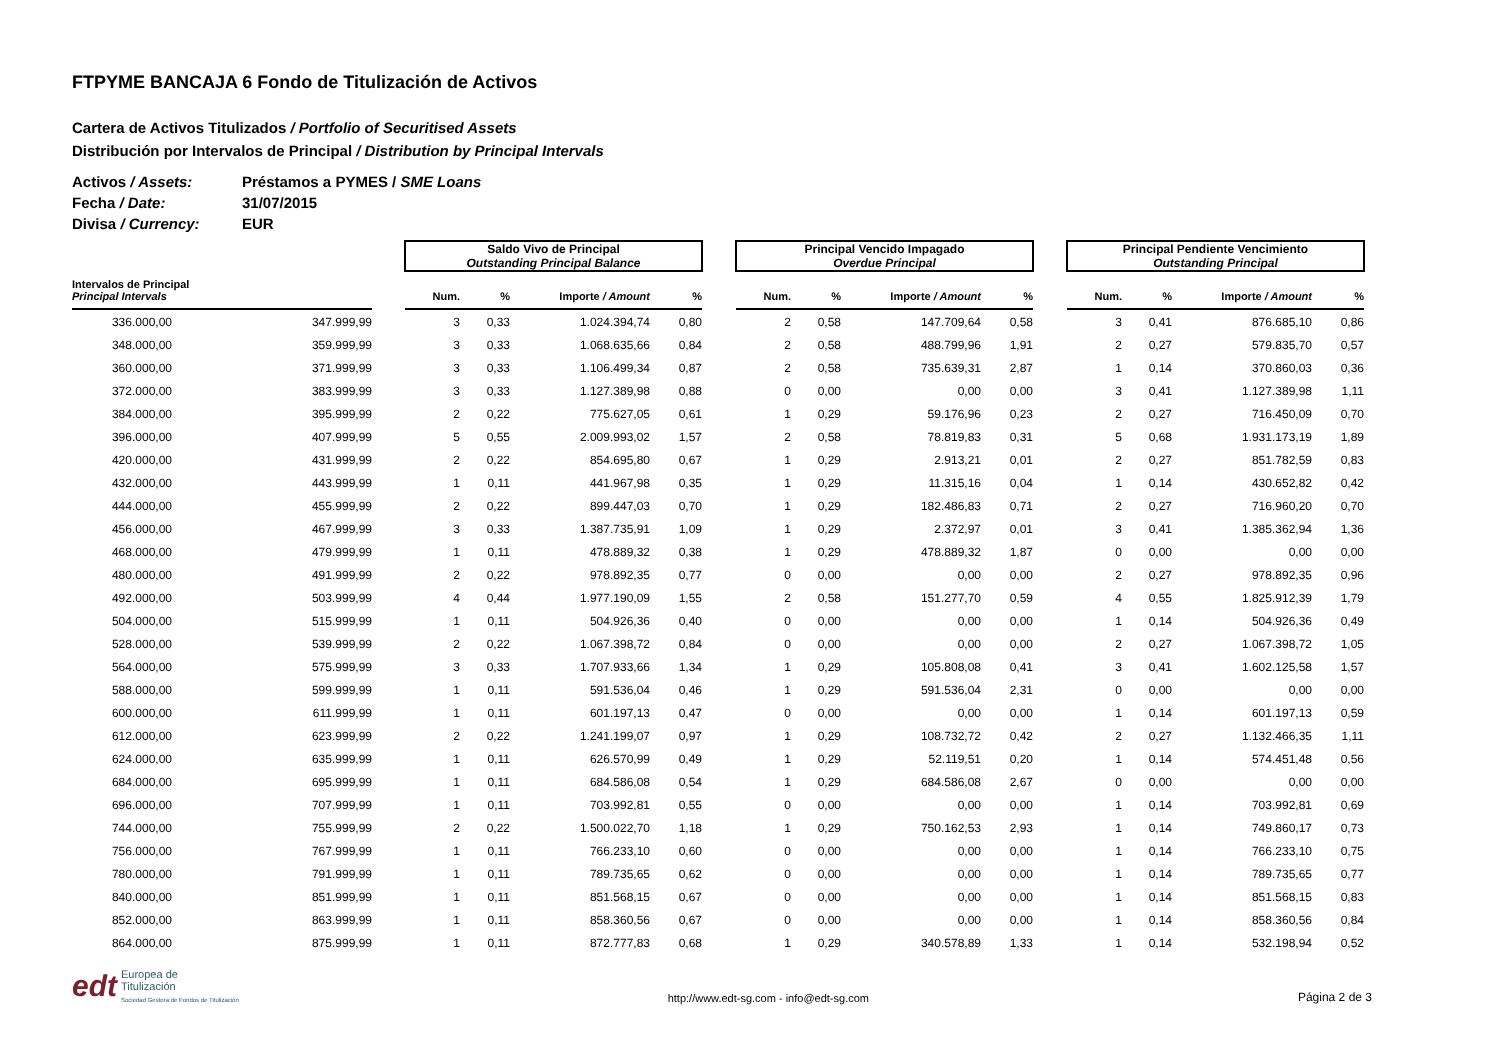FTPYME BANCAJA 6 Fondo de Titulización de Activos
Cartera de Activos Titulizados / Portfolio of Securitised Assets
Distribución por Intervalos de Principal / Distribution by Principal Intervals
Activos / Assets: Préstamos a PYMES / SME Loans
Fecha / Date: 31/07/2015
Divisa / Currency: EUR
| | | | Saldo Vivo de Principal Outstanding Principal Balance | | | | | Principal Vencido Impagado Overdue Principal | | | | | Principal Pendiente Vencimiento Outstanding Principal | | | |
| --- | --- | --- | --- | --- | --- | --- | --- | --- | --- | --- | --- | --- | --- | --- | --- | --- |
| Intervalos de Principal Principal Intervals | | | Num. | % | Importe / Amount | % | | Num. | % | Importe / Amount | % | | Num. | % | Importe / Amount | % |
| 336.000,00 | 347.999,99 | | 3 | 0,33 | 1.024.394,74 | 0,80 | | 2 | 0,58 | 147.709,64 | 0,58 | | 3 | 0,41 | 876.685,10 | 0,86 |
| 348.000,00 | 359.999,99 | | 3 | 0,33 | 1.068.635,66 | 0,84 | | 2 | 0,58 | 488.799,96 | 1,91 | | 2 | 0,27 | 579.835,70 | 0,57 |
| 360.000,00 | 371.999,99 | | 3 | 0,33 | 1.106.499,34 | 0,87 | | 2 | 0,58 | 735.639,31 | 2,87 | | 1 | 0,14 | 370.860,03 | 0,36 |
| 372.000,00 | 383.999,99 | | 3 | 0,33 | 1.127.389,98 | 0,88 | | 0 | 0,00 | 0,00 | 0,00 | | 3 | 0,41 | 1.127.389,98 | 1,11 |
| 384.000,00 | 395.999,99 | | 2 | 0,22 | 775.627,05 | 0,61 | | 1 | 0,29 | 59.176,96 | 0,23 | | 2 | 0,27 | 716.450,09 | 0,70 |
| 396.000,00 | 407.999,99 | | 5 | 0,55 | 2.009.993,02 | 1,57 | | 2 | 0,58 | 78.819,83 | 0,31 | | 5 | 0,68 | 1.931.173,19 | 1,89 |
| 420.000,00 | 431.999,99 | | 2 | 0,22 | 854.695,80 | 0,67 | | 1 | 0,29 | 2.913,21 | 0,01 | | 2 | 0,27 | 851.782,59 | 0,83 |
| 432.000,00 | 443.999,99 | | 1 | 0,11 | 441.967,98 | 0,35 | | 1 | 0,29 | 11.315,16 | 0,04 | | 1 | 0,14 | 430.652,82 | 0,42 |
| 444.000,00 | 455.999,99 | | 2 | 0,22 | 899.447,03 | 0,70 | | 1 | 0,29 | 182.486,83 | 0,71 | | 2 | 0,27 | 716.960,20 | 0,70 |
| 456.000,00 | 467.999,99 | | 3 | 0,33 | 1.387.735,91 | 1,09 | | 1 | 0,29 | 2.372,97 | 0,01 | | 3 | 0,41 | 1.385.362,94 | 1,36 |
| 468.000,00 | 479.999,99 | | 1 | 0,11 | 478.889,32 | 0,38 | | 1 | 0,29 | 478.889,32 | 1,87 | | 0 | 0,00 | 0,00 | 0,00 |
| 480.000,00 | 491.999,99 | | 2 | 0,22 | 978.892,35 | 0,77 | | 0 | 0,00 | 0,00 | 0,00 | | 2 | 0,27 | 978.892,35 | 0,96 |
| 492.000,00 | 503.999,99 | | 4 | 0,44 | 1.977.190,09 | 1,55 | | 2 | 0,58 | 151.277,70 | 0,59 | | 4 | 0,55 | 1.825.912,39 | 1,79 |
| 504.000,00 | 515.999,99 | | 1 | 0,11 | 504.926,36 | 0,40 | | 0 | 0,00 | 0,00 | 0,00 | | 1 | 0,14 | 504.926,36 | 0,49 |
| 528.000,00 | 539.999,99 | | 2 | 0,22 | 1.067.398,72 | 0,84 | | 0 | 0,00 | 0,00 | 0,00 | | 2 | 0,27 | 1.067.398,72 | 1,05 |
| 564.000,00 | 575.999,99 | | 3 | 0,33 | 1.707.933,66 | 1,34 | | 1 | 0,29 | 105.808,08 | 0,41 | | 3 | 0,41 | 1.602.125,58 | 1,57 |
| 588.000,00 | 599.999,99 | | 1 | 0,11 | 591.536,04 | 0,46 | | 1 | 0,29 | 591.536,04 | 2,31 | | 0 | 0,00 | 0,00 | 0,00 |
| 600.000,00 | 611.999,99 | | 1 | 0,11 | 601.197,13 | 0,47 | | 0 | 0,00 | 0,00 | 0,00 | | 1 | 0,14 | 601.197,13 | 0,59 |
| 612.000,00 | 623.999,99 | | 2 | 0,22 | 1.241.199,07 | 0,97 | | 1 | 0,29 | 108.732,72 | 0,42 | | 2 | 0,27 | 1.132.466,35 | 1,11 |
| 624.000,00 | 635.999,99 | | 1 | 0,11 | 626.570,99 | 0,49 | | 1 | 0,29 | 52.119,51 | 0,20 | | 1 | 0,14 | 574.451,48 | 0,56 |
| 684.000,00 | 695.999,99 | | 1 | 0,11 | 684.586,08 | 0,54 | | 1 | 0,29 | 684.586,08 | 2,67 | | 0 | 0,00 | 0,00 | 0,00 |
| 696.000,00 | 707.999,99 | | 1 | 0,11 | 703.992,81 | 0,55 | | 0 | 0,00 | 0,00 | 0,00 | | 1 | 0,14 | 703.992,81 | 0,69 |
| 744.000,00 | 755.999,99 | | 2 | 0,22 | 1.500.022,70 | 1,18 | | 1 | 0,29 | 750.162,53 | 2,93 | | 1 | 0,14 | 749.860,17 | 0,73 |
| 756.000,00 | 767.999,99 | | 1 | 0,11 | 766.233,10 | 0,60 | | 0 | 0,00 | 0,00 | 0,00 | | 1 | 0,14 | 766.233,10 | 0,75 |
| 780.000,00 | 791.999,99 | | 1 | 0,11 | 789.735,65 | 0,62 | | 0 | 0,00 | 0,00 | 0,00 | | 1 | 0,14 | 789.735,65 | 0,77 |
| 840.000,00 | 851.999,99 | | 1 | 0,11 | 851.568,15 | 0,67 | | 0 | 0,00 | 0,00 | 0,00 | | 1 | 0,14 | 851.568,15 | 0,83 |
| 852.000,00 | 863.999,99 | | 1 | 0,11 | 858.360,56 | 0,67 | | 0 | 0,00 | 0,00 | 0,00 | | 1 | 0,14 | 858.360,56 | 0,84 |
| 864.000,00 | 875.999,99 | | 1 | 0,11 | 872.777,83 | 0,68 | | 1 | 0,29 | 340.578,89 | 1,33 | | 1 | 0,14 | 532.198,94 | 0,52 |
edt Europea de
Titulización
Sociedad Gestora de Fondos de Titulización
http://www.edt-sg.com - info@edt-sg.com
Página 2 de 3